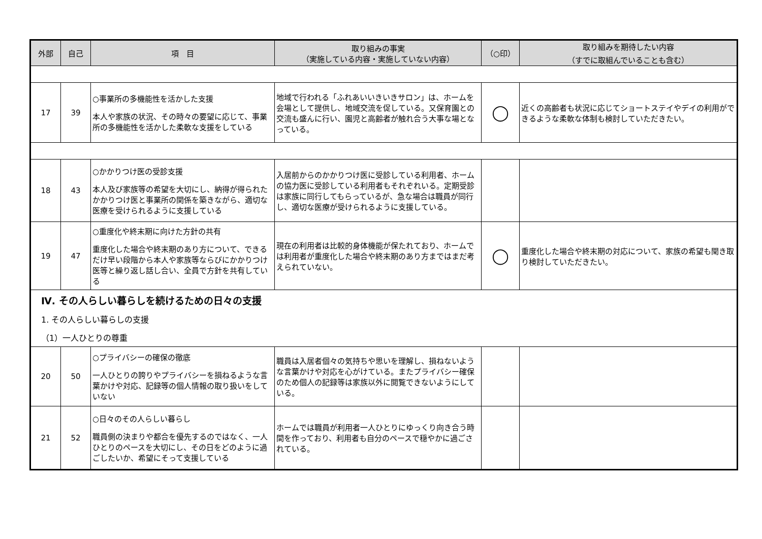| 外部 | 自己 | 項 目 | 取り組みの事実 （実施している内容・実施していない内容） | （○印） | 取り組みを期待したい内容 （すでに取組んでいることも含む） |
| --- | --- | --- | --- | --- | --- |
| 17 | 39 | ○事業所の多機能性を活かした支援 本人や家族の状況、その時々の要望に応じて、事業所の多機能性を活かした柔軟な支援をしている | 地域で行われる「ふれあいいきいきサロン」は、ホームを会場として提供し、地域交流を促している。又保育園との交流も盛んに行い、園児と高齢者が触れ合う大事な場となっている。 | ◯ | 近くの高齢者も状況に応じてショートステイやデイの利用ができるような柔軟な体制も検討していただきたい。 |
| 18 | 43 | ○かかりつけ医の受診支援 本人及び家族等の希望を大切にし、納得が得られたかかりつけ医と事業所の関係を築きながら、適切な医療を受けられるように支援している | 入居前からのかかりつけ医に受診している利用者、ホームの協力医に受診している利用者もそれぞれいる。定期受診は家族に同行してもらっているが、急な場合は職員が同行し、適切な医療が受けられるように支援している。 | | |
| 19 | 47 | ○重度化や終末期に向けた方針の共有 重度化した場合や終末期のあり方について、できるだけ早い段階から本人や家族等ならびにかかりつけ医等と繰り返し話し合い、全員で方針を共有している | 現在の利用者は比較的身体機能が保たれており、ホームでは利用者が重度化した場合や終末期のあり方まではまだ考えられていない。 | ◯ | 重度化した場合や終末期の対応について、家族の希望も聞き取り検討していただきたい。 |
| Ⅳ. その人らしい暮らしを続けるための日々の支援 1. その人らしい暮らしの支援 （1）一人ひとりの尊重 | | | | | |
| 20 | 50 | ○プライバシーの確保の徹底 一人ひとりの誇りやプライバシーを損ねるような言葉かけや対応、記録等の個人情報の取り扱いをしていない | 職員は入居者個々の気持ちや思いを理解し、損ねないような言葉かけや対応を心がけている。またプライバシー確保のため個人の記録等は家族以外に閲覧できないようにしている。 | | |
| 21 | 52 | ○日々のその人らしい暮らし 職員側の決まりや都合を優先するのではなく、一人ひとりのペースを大切にし、その日をどのように過ごしたいか、希望にそって支援している | ホームでは職員が利用者一人ひとりにゆっくり向き合う時間を作っており、利用者も自分のペースで穏やかに過ごされている。 | | |